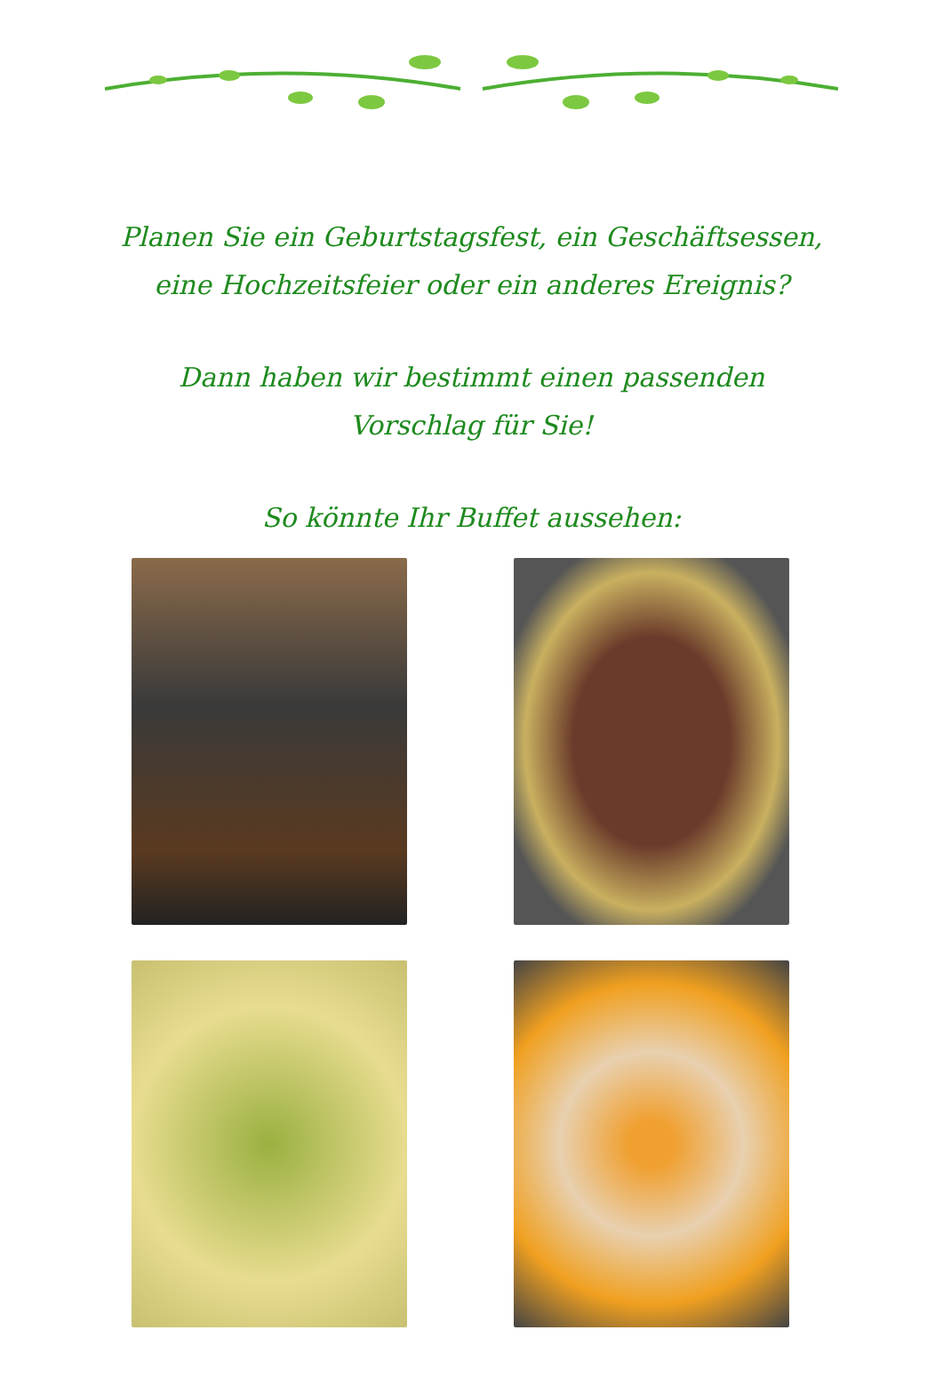Planen Sie ein Geburtstagsfest, ein Geschäftsessen,
eine Hochzeitsfeier oder ein anderes Ereignis?
Dann haben wir bestimmt einen passenden
Vorschlag für Sie!
So könnte Ihr Buffet aussehen: